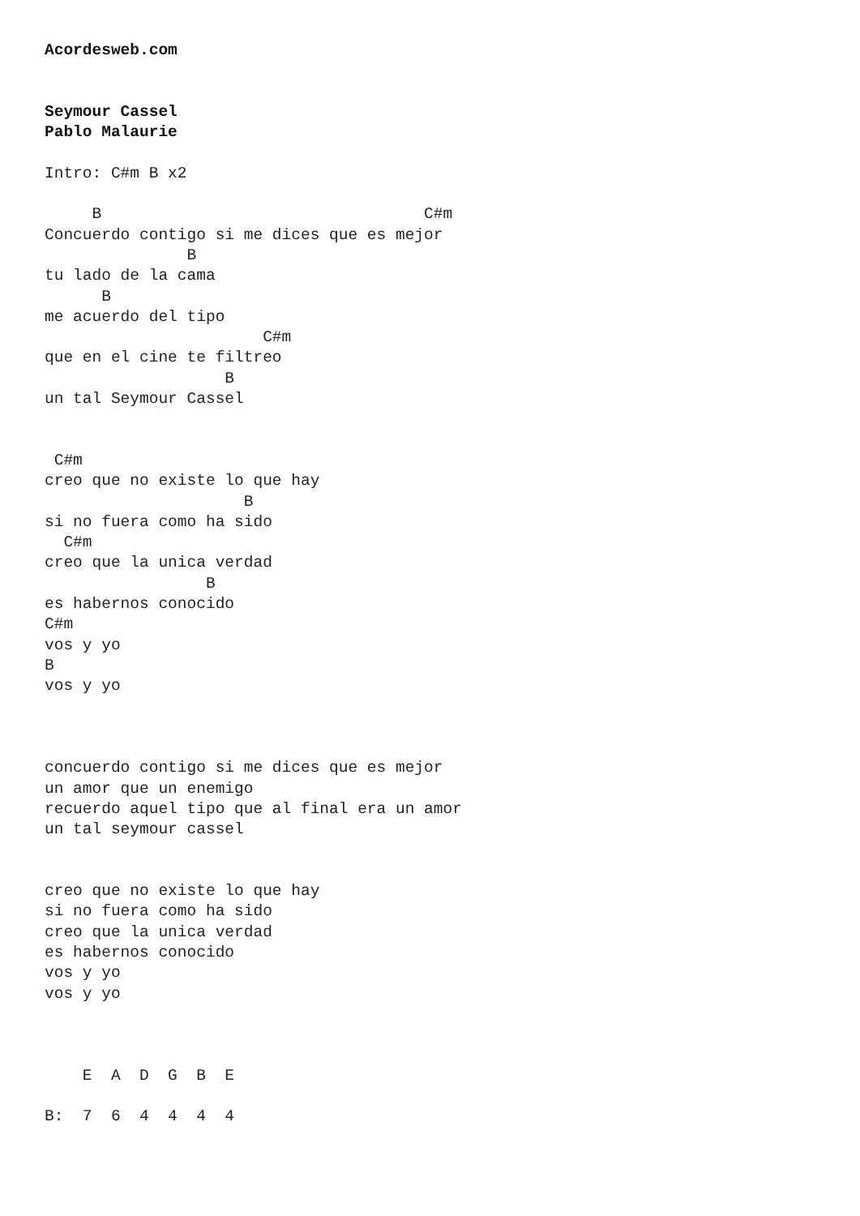Acordesweb.com


Seymour Cassel
Pablo Malaurie

Intro: C#m B x2

     B                                  C#m
Concuerdo contigo si me dices que es mejor
               B
tu lado de la cama
      B
me acuerdo del tipo
                       C#m
que en el cine te filtreo
                   B
un tal Seymour Cassel


 C#m
creo que no existe lo que hay
                     B
si no fuera como ha sido
  C#m
creo que la unica verdad
                 B
es habernos conocido
C#m
vos y yo
B
vos y yo



concuerdo contigo si me dices que es mejor
un amor que un enemigo
recuerdo aquel tipo que al final era un amor
un tal seymour cassel


creo que no existe lo que hay
si no fuera como ha sido
creo que la unica verdad
es habernos conocido
vos y yo
vos y yo



    E  A  D  G  B  E

B:  7  6  4  4  4  4